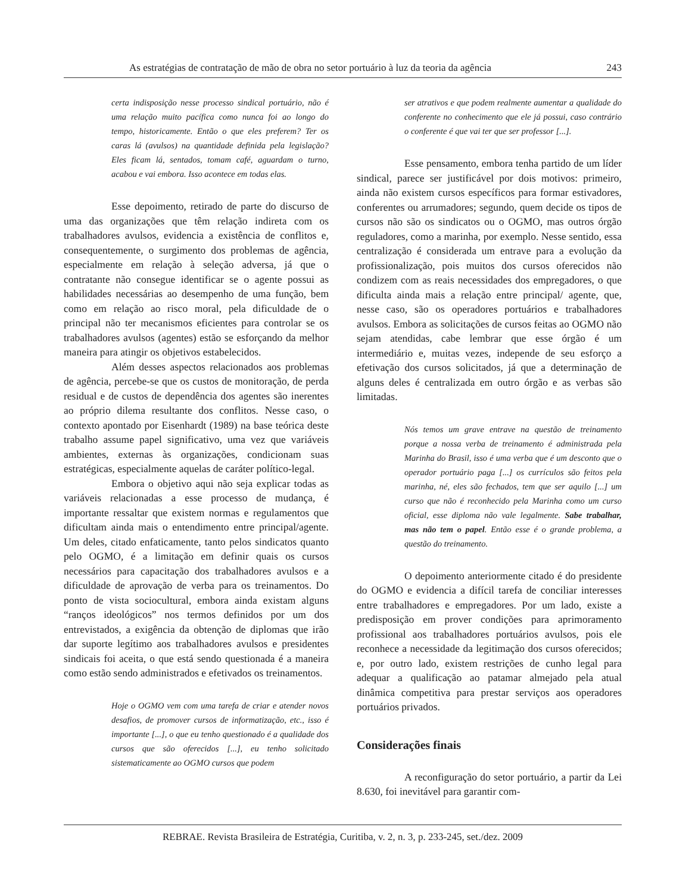As estratégias de contratação de mão de obra no setor portuário à luz da teoria da agência 243
certa indisposição nesse processo sindical portuário, não é uma relação muito pacífica como nunca foi ao longo do tempo, historicamente. Então o que eles preferem? Ter os caras lá (avulsos) na quantidade definida pela legislação? Eles ficam lá, sentados, tomam café, aguardam o turno, acabou e vai embora. Isso acontece em todas elas.
Esse depoimento, retirado de parte do discurso de uma das organizações que têm relação indireta com os trabalhadores avulsos, evidencia a existência de conflitos e, consequentemente, o surgimento dos problemas de agência, especialmente em relação à seleção adversa, já que o contratante não consegue identificar se o agente possui as habilidades necessárias ao desempenho de uma função, bem como em relação ao risco moral, pela dificuldade de o principal não ter mecanismos eficientes para controlar se os trabalhadores avulsos (agentes) estão se esforçando da melhor maneira para atingir os objetivos estabelecidos.
Além desses aspectos relacionados aos problemas de agência, percebe-se que os custos de monitoração, de perda residual e de custos de dependência dos agentes são inerentes ao próprio dilema resultante dos conflitos. Nesse caso, o contexto apontado por Eisenhardt (1989) na base teórica deste trabalho assume papel significativo, uma vez que variáveis ambientes, externas às organizações, condicionam suas estratégicas, especialmente aquelas de caráter político-legal.
Embora o objetivo aqui não seja explicar todas as variáveis relacionadas a esse processo de mudança, é importante ressaltar que existem normas e regulamentos que dificultam ainda mais o entendimento entre principal/agente. Um deles, citado enfaticamente, tanto pelos sindicatos quanto pelo OGMO, é a limitação em definir quais os cursos necessários para capacitação dos trabalhadores avulsos e a dificuldade de aprovação de verba para os treinamentos. Do ponto de vista sociocultural, embora ainda existam alguns “ranços ideológicos” nos termos definidos por um dos entrevistados, a exigência da obtenção de diplomas que irão dar suporte legítimo aos trabalhadores avulsos e presidentes sindicais foi aceita, o que está sendo questionada é a maneira como estão sendo administrados e efetivados os treinamentos.
Hoje o OGMO vem com uma tarefa de criar e atender novos desafios, de promover cursos de informatização, etc., isso é importante [...], o que eu tenho questionado é a qualidade dos cursos que são oferecidos [...], eu tenho solicitado sistematicamente ao OGMO cursos que podem
ser atrativos e que podem realmente aumentar a qualidade do conferente no conhecimento que ele já possui, caso contrário o conferente é que vai ter que ser professor [...].
Esse pensamento, embora tenha partido de um líder sindical, parece ser justificável por dois motivos: primeiro, ainda não existem cursos específicos para formar estivadores, conferentes ou arrumadores; segundo, quem decide os tipos de cursos não são os sindicatos ou o OGMO, mas outros órgão reguladores, como a marinha, por exemplo. Nesse sentido, essa centralização é considerada um entrave para a evolução da profissionalização, pois muitos dos cursos oferecidos não condizem com as reais necessidades dos empregadores, o que dificulta ainda mais a relação entre principal/ agente, que, nesse caso, são os operadores portuários e trabalhadores avulsos. Embora as solicitações de cursos feitas ao OGMO não sejam atendidas, cabe lembrar que esse órgão é um intermediário e, muitas vezes, independe de seu esforço a efetivação dos cursos solicitados, já que a determinação de alguns deles é centralizada em outro órgão e as verbas são limitadas.
Nós temos um grave entrave na questão de treinamento porque a nossa verba de treinamento é administrada pela Marinha do Brasil, isso é uma verba que é um desconto que o operador portuário paga [...] os currículos são feitos pela marinha, né, eles são fechados, tem que ser aquilo [...] um curso que não é reconhecido pela Marinha como um curso oficial, esse diploma não vale legalmente. Sabe trabalhar, mas não tem o papel. Então esse é o grande problema, a questão do treinamento.
O depoimento anteriormente citado é do presidente do OGMO e evidencia a difícil tarefa de conciliar interesses entre trabalhadores e empregadores. Por um lado, existe a predisposição em prover condições para aprimoramento profissional aos trabalhadores portuários avulsos, pois ele reconhece a necessidade da legitimação dos cursos oferecidos; e, por outro lado, existem restrições de cunho legal para adequar a qualificação ao patamar almejado pela atual dinâmica competitiva para prestar serviços aos operadores portuários privados.
Considerações finais
A reconfiguração do setor portuário, a partir da Lei 8.630, foi inevitável para garantir com-
REBRAE. Revista Brasileira de Estratégia, Curitiba, v. 2, n. 3, p. 233-245, set./dez. 2009